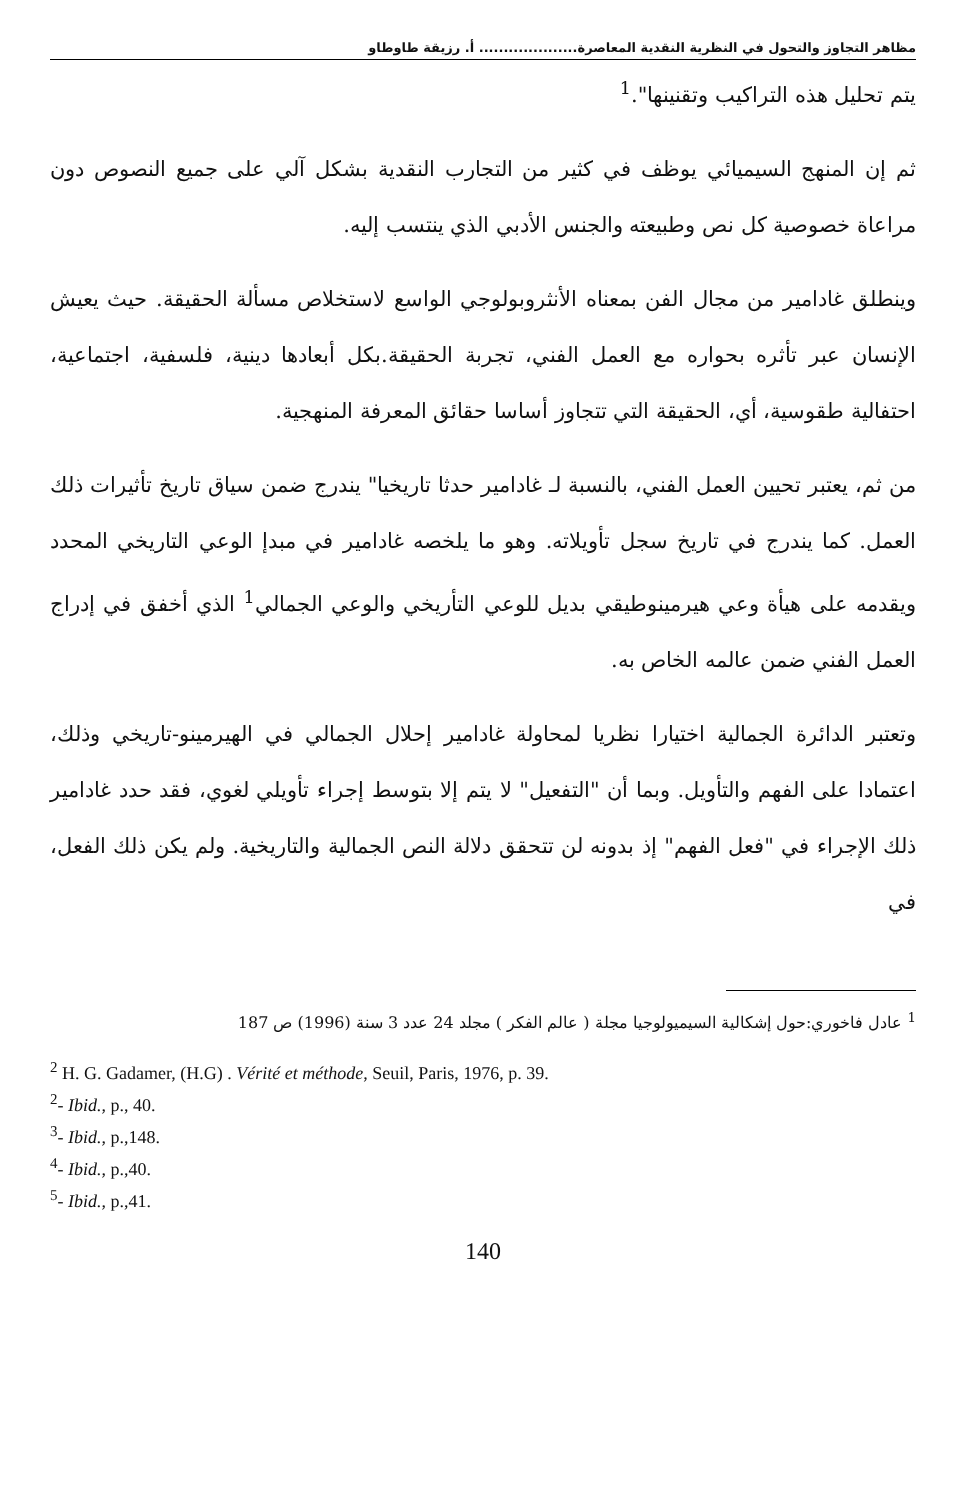مظاهر التجاوز والتحول في النظرية النقدية المعاصرة.................... أ. رزيقة طاوطاو
يتم تحليل هذه التراكيب وتقنينها".<sup>1</sup>
ثم إن المنهج السيميائي يوظف في كثير من التجارب النقدية بشكل آلي على جميع النصوص دون مراعاة خصوصية كل نص وطبيعته والجنس الأدبي الذي ينتسب إليه.
وينطلق غادامير من مجال الفن بمعناه الأنثروبولوجي الواسع لاستخلاص مسألة الحقيقة. حيث يعيش الإنسان عبر تأثره بحواره مع العمل الفني، تجربة الحقيقة.بكل أبعادها دينية، فلسفية، اجتماعية، احتفالية طقوسية، أي، الحقيقة التي تتجاوز أساسا حقائق المعرفة المنهجية.
من ثم، يعتبر تحيين العمل الفني، بالنسبة لـ غادامير حدثا تاريخيا" يندرج ضمن سياق تاريخ تأثيرات ذلك العمل. كما يندرج في تاريخ سجل تأويلاته. وهو ما يلخصه غادامير في مبدإ الوعي التاريخي المحدد ويقدمه على هيأة وعي هيرمينوطيقي بديل للوعي التأريخي والوعي الجمالي<sup>1</sup> الذي أخفق في إدراج العمل الفني ضمن عالمه الخاص به.
وتعتبر الدائرة الجمالية اختيارا نظريا لمحاولة غادامير إحلال الجمالي في الهيرمينو-تاريخي وذلك، اعتمادا على الفهم والتأويل. وبما أن "التفعيل" لا يتم إلا بتوسط إجراء تأويلي لغوي، فقد حدد غادامير ذلك الإجراء في "فعل الفهم" إذ بدونه لن تتحقق دلالة النص الجمالية والتاريخية. ولم يكن ذلك الفعل، في
<sup>1</sup> عادل فاخوري:حول إشكالية السيميولوجيا مجلة ( عالم الفكر ) مجلد 24 عدد 3 سنة (1996) ص 187
<sup>2</sup> H. G. Gadamer, (H.G) . Vérité et méthode, Seuil, Paris, 1976, p. 39.
<sup>2</sup>- Ibid., p., 40.
<sup>3</sup>- Ibid., p.,148.
<sup>4</sup>- Ibid., p.,40.
<sup>5</sup>- Ibid., p.,41.
140